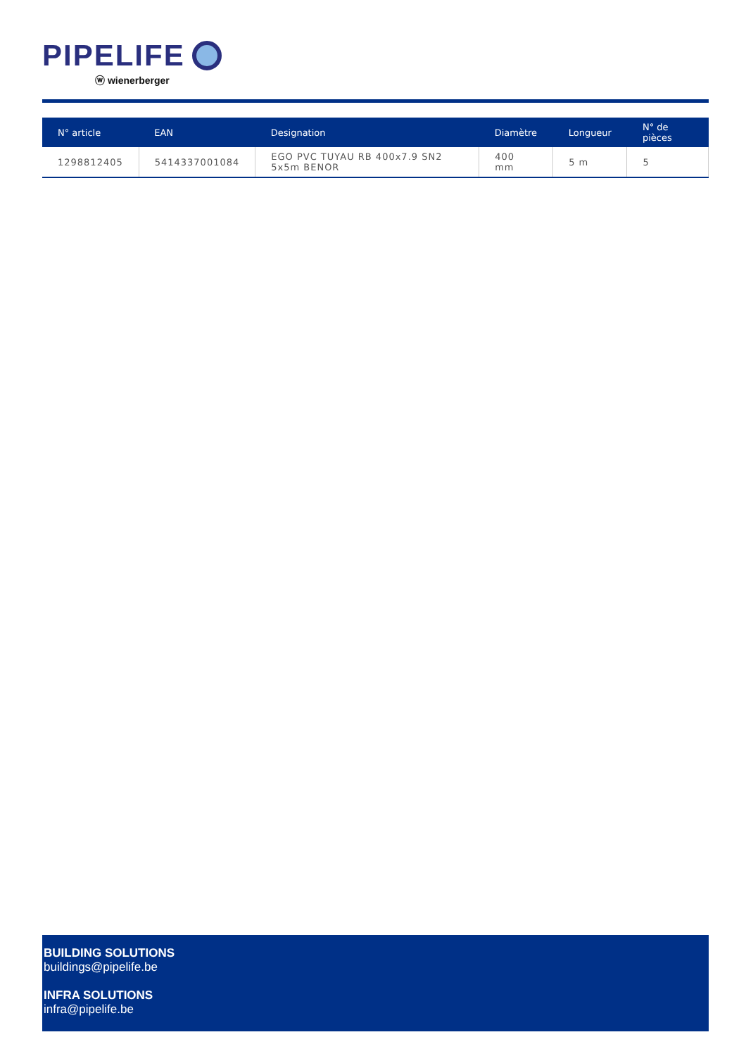PIPELIFE
ⓦ wienerberger
| N° article | EAN | Designation | Diamètre | Longueur | N° de pièces |
| --- | --- | --- | --- | --- | --- |
| 1298812405 | 5414337001084 | EGO PVC TUYAU RB 400x7.9 SN2 5x5m BENOR | 400 mm | 5 m | 5 |
BUILDING SOLUTIONS
buildings@pipelife.be
INFRA SOLUTIONS
infra@pipelife.be